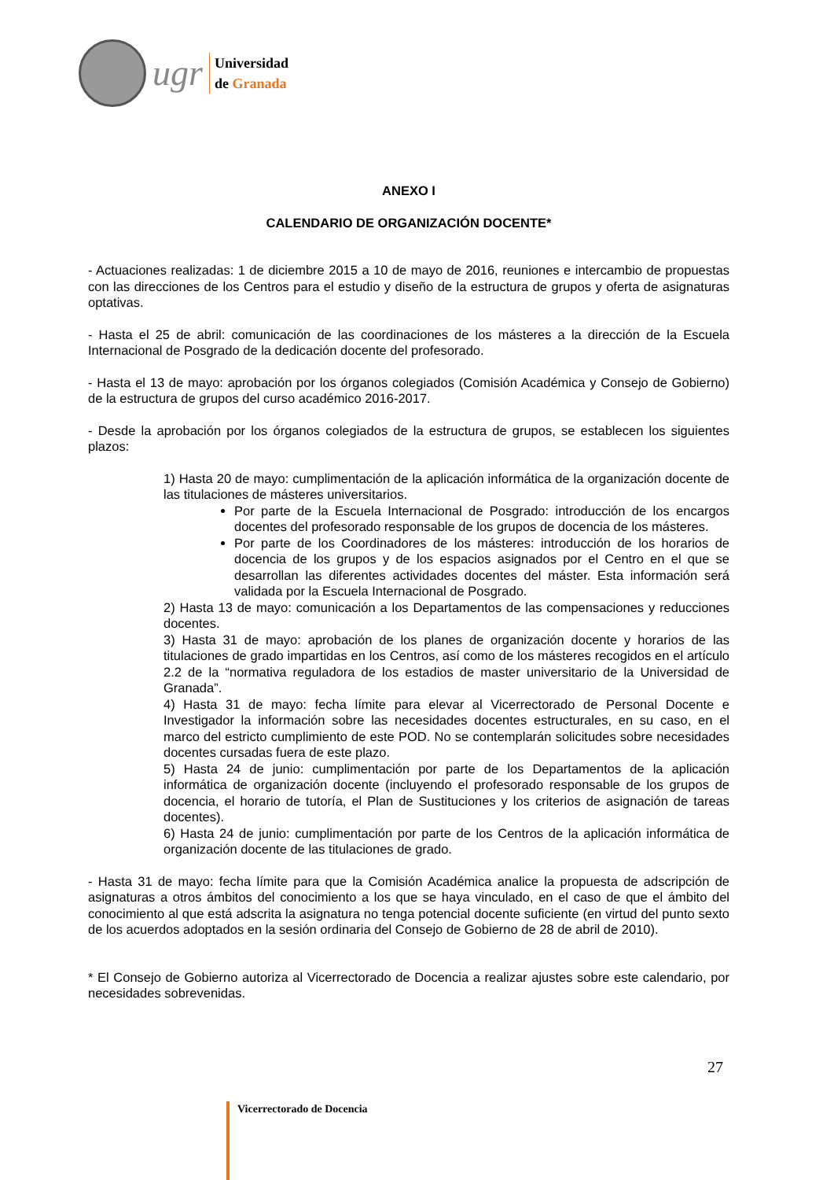ugr
Universidad
de Granada
ANEXO I
CALENDARIO DE ORGANIZACIÓN DOCENTE*
- Actuaciones realizadas: 1 de diciembre 2015 a 10 de mayo de 2016, reuniones e intercambio de propuestas con las direcciones de los Centros para el estudio y diseño de la estructura de grupos y oferta de asignaturas optativas.
- Hasta el 25 de abril: comunicación de las coordinaciones de los másteres a la dirección de la Escuela Internacional de Posgrado de la dedicación docente del profesorado.
- Hasta el 13 de mayo: aprobación por los órganos colegiados (Comisión Académica y Consejo de Gobierno) de la estructura de grupos del curso académico 2016-2017.
- Desde la aprobación por los órganos colegiados de la estructura de grupos, se establecen los siguientes plazos:
1) Hasta 20 de mayo: cumplimentación de la aplicación informática de la organización docente de las titulaciones de másteres universitarios.
Por parte de la Escuela Internacional de Posgrado: introducción de los encargos docentes del profesorado responsable de los grupos de docencia de los másteres.
Por parte de los Coordinadores de los másteres: introducción de los horarios de docencia de los grupos y de los espacios asignados por el Centro en el que se desarrollan las diferentes actividades docentes del máster. Esta información será validada por la Escuela Internacional de Posgrado.
2) Hasta 13 de mayo: comunicación a los Departamentos de las compensaciones y reducciones docentes.
3) Hasta 31 de mayo: aprobación de los planes de organización docente y horarios de las titulaciones de grado impartidas en los Centros, así como de los másteres recogidos en el artículo 2.2 de la “normativa reguladora de los estadios de master universitario de la Universidad de Granada”.
4) Hasta 31 de mayo: fecha límite para elevar al Vicerrectorado de Personal Docente e Investigador la información sobre las necesidades docentes estructurales, en su caso, en el marco del estricto cumplimiento de este POD. No se contemplarán solicitudes sobre necesidades docentes cursadas fuera de este plazo.
5) Hasta 24 de junio: cumplimentación por parte de los Departamentos de la aplicación informática de organización docente (incluyendo el profesorado responsable de los grupos de docencia, el horario de tutoría, el Plan de Sustituciones y los criterios de asignación de tareas docentes).
6) Hasta 24 de junio: cumplimentación por parte de los Centros de la aplicación informática de organización docente de las titulaciones de grado.
- Hasta 31 de mayo: fecha límite para que la Comisión Académica analice la propuesta de adscripción de asignaturas a otros ámbitos del conocimiento a los que se haya vinculado, en el caso de que el ámbito del conocimiento al que está adscrita la asignatura no tenga potencial docente suficiente (en virtud del punto sexto de los acuerdos adoptados en la sesión ordinaria del Consejo de Gobierno de 28 de abril de 2010).
* El Consejo de Gobierno autoriza al Vicerrectorado de Docencia a realizar ajustes sobre este calendario, por necesidades sobrevenidas.
27
Vicerrectorado de Docencia